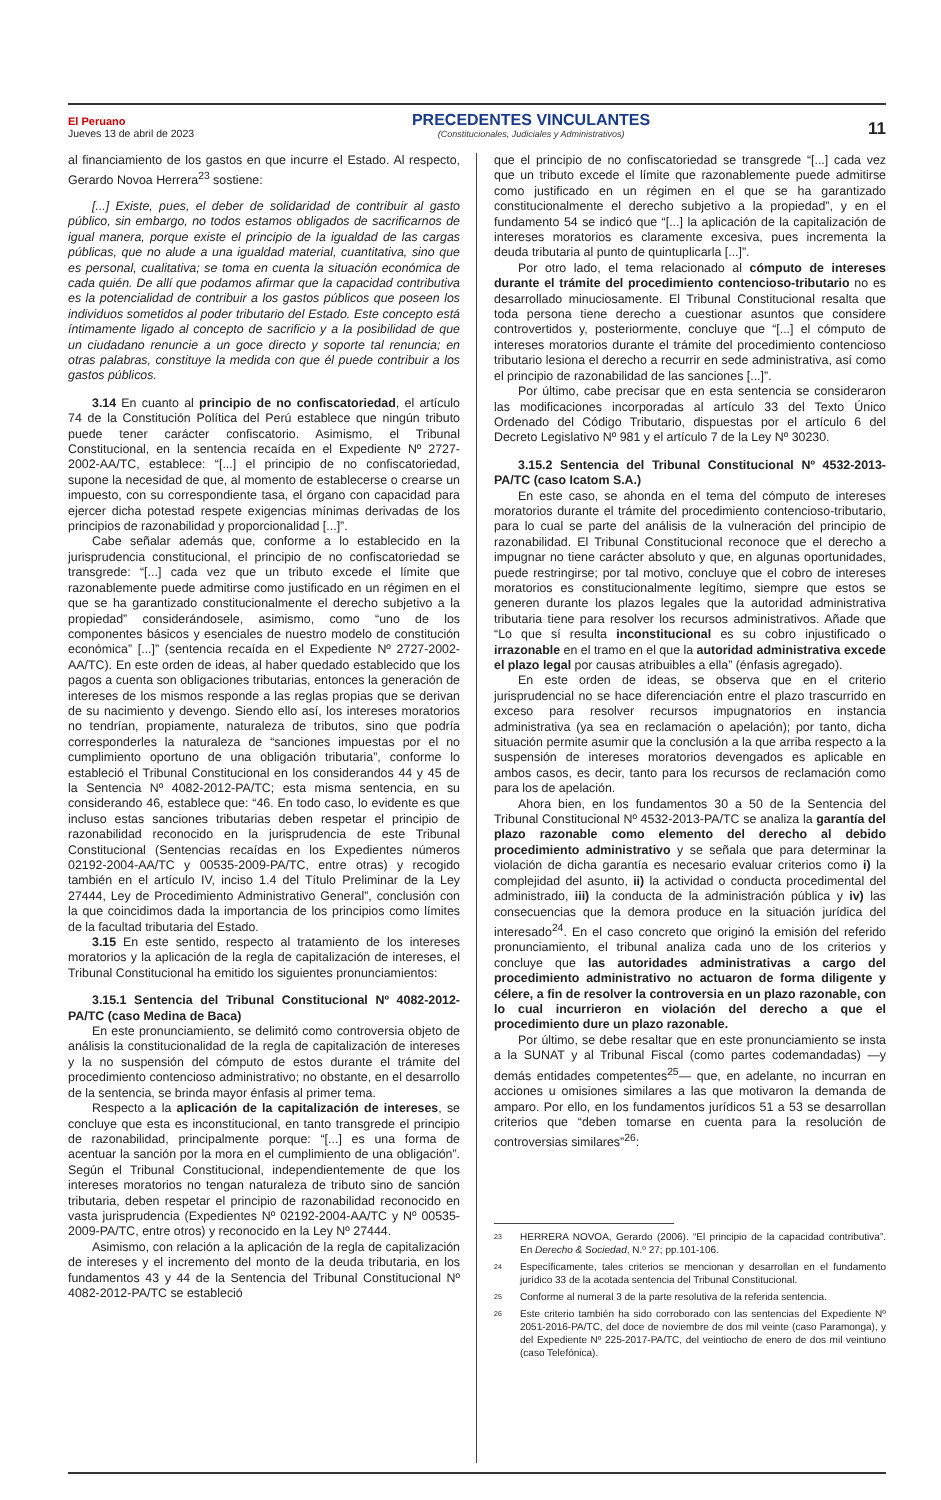El Peruano
Jueves 13 de abril de 2023
PRECEDENTES VINCULANTES
(Constitucionales, Judiciales y Administrativos)
11
al financiamiento de los gastos en que incurre el Estado. Al respecto, Gerardo Novoa Herrera<sup>23</sup> sostiene:
[...] Existe, pues, el deber de solidaridad de contribuir al gasto público, sin embargo, no todos estamos obligados de sacrificarnos de igual manera, porque existe el principio de la igualdad de las cargas públicas, que no alude a una igualdad material, cuantitativa, sino que es personal, cualitativa; se toma en cuenta la situación económica de cada quién. De allí que podamos afirmar que la capacidad contributiva es la potencialidad de contribuir a los gastos públicos que poseen los individuos sometidos al poder tributario del Estado. Este concepto está íntimamente ligado al concepto de sacrificio y a la posibilidad de que un ciudadano renuncie a un goce directo y soporte tal renuncia; en otras palabras, constituye la medida con que él puede contribuir a los gastos públicos.
3.14 En cuanto al principio de no confiscatoriedad, el artículo 74 de la Constitución Política del Perú establece que ningún tributo puede tener carácter confiscatorio. Asimismo, el Tribunal Constitucional, en la sentencia recaída en el Expediente Nº 2727-2002-AA/TC, establece: “[...] el principio de no confiscatoriedad, supone la necesidad de que, al momento de establecerse o crearse un impuesto, con su correspondiente tasa, el órgano con capacidad para ejercer dicha potestad respete exigencias mínimas derivadas de los principios de razonabilidad y proporcionalidad [...]”.
Cabe señalar además que, conforme a lo establecido en la jurisprudencia constitucional, el principio de no confiscatoriedad se transgrede: “[...] cada vez que un tributo excede el límite que razonablemente puede admitirse como justificado en un régimen en el que se ha garantizado constitucionalmente el derecho subjetivo a la propiedad” considerándosele, asimismo, como “uno de los componentes básicos y esenciales de nuestro modelo de constitución económica” [...]” (sentencia recaída en el Expediente Nº 2727-2002-AA/TC). En este orden de ideas, al haber quedado establecido que los pagos a cuenta son obligaciones tributarias, entonces la generación de intereses de los mismos responde a las reglas propias que se derivan de su nacimiento y devengo. Siendo ello así, los intereses moratorios no tendrían, propiamente, naturaleza de tributos, sino que podría corresponderles la naturaleza de “sanciones impuestas por el no cumplimiento oportuno de una obligación tributaria”, conforme lo estableció el Tribunal Constitucional en los considerandos 44 y 45 de la Sentencia Nº 4082-2012-PA/TC; esta misma sentencia, en su considerando 46, establece que: “46. En todo caso, lo evidente es que incluso estas sanciones tributarias deben respetar el principio de razonabilidad reconocido en la jurisprudencia de este Tribunal Constitucional (Sentencias recaídas en los Expedientes números 02192-2004-AA/TC y 00535-2009-PA/TC, entre otras) y recogido también en el artículo IV, inciso 1.4 del Título Preliminar de la Ley 27444, Ley de Procedimiento Administrativo General”, conclusión con la que coincidimos dada la importancia de los principios como límites de la facultad tributaria del Estado.
3.15 En este sentido, respecto al tratamiento de los intereses moratorios y la aplicación de la regla de capitalización de intereses, el Tribunal Constitucional ha emitido los siguientes pronunciamientos:
3.15.1 Sentencia del Tribunal Constitucional Nº 4082-2012-PA/TC (caso Medina de Baca)
En este pronunciamiento, se delimitó como controversia objeto de análisis la constitucionalidad de la regla de capitalización de intereses y la no suspensión del cómputo de estos durante el trámite del procedimiento contencioso administrativo; no obstante, en el desarrollo de la sentencia, se brinda mayor énfasis al primer tema.
Respecto a la aplicación de la capitalización de intereses, se concluye que esta es inconstitucional, en tanto transgrede el principio de razonabilidad, principalmente porque: “[...] es una forma de acentuar la sanción por la mora en el cumplimiento de una obligación”. Según el Tribunal Constitucional, independientemente de que los intereses moratorios no tengan naturaleza de tributo sino de sanción tributaria, deben respetar el principio de razonabilidad reconocido en vasta jurisprudencia (Expedientes Nº 02192-2004-AA/TC y Nº 00535-2009-PA/TC, entre otros) y reconocido en la Ley Nº 27444.
Asimismo, con relación a la aplicación de la regla de capitalización de intereses y el incremento del monto de la deuda tributaria, en los fundamentos 43 y 44 de la Sentencia del Tribunal Constitucional Nº 4082-2012-PA/TC se estableció
que el principio de no confiscatoriedad se transgrede “[...] cada vez que un tributo excede el límite que razonablemente puede admitirse como justificado en un régimen en el que se ha garantizado constitucionalmente el derecho subjetivo a la propiedad”, y en el fundamento 54 se indicó que “[...] la aplicación de la capitalización de intereses moratorios es claramente excesiva, pues incrementa la deuda tributaria al punto de quintuplicarla [...]”.
Por otro lado, el tema relacionado al cómputo de intereses durante el trámite del procedimiento contencioso-tributario no es desarrollado minuciosamente. El Tribunal Constitucional resalta que toda persona tiene derecho a cuestionar asuntos que considere controvertidos y, posteriormente, concluye que “[...] el cómputo de intereses moratorios durante el trámite del procedimiento contencioso tributario lesiona el derecho a recurrir en sede administrativa, así como el principio de razonabilidad de las sanciones [...]”.
Por último, cabe precisar que en esta sentencia se consideraron las modificaciones incorporadas al artículo 33 del Texto Único Ordenado del Código Tributario, dispuestas por el artículo 6 del Decreto Legislativo Nº 981 y el artículo 7 de la Ley Nº 30230.
3.15.2 Sentencia del Tribunal Constitucional Nº 4532-2013-PA/TC (caso Icatom S.A.)
En este caso, se ahonda en el tema del cómputo de intereses moratorios durante el trámite del procedimiento contencioso-tributario, para lo cual se parte del análisis de la vulneración del principio de razonabilidad. El Tribunal Constitucional reconoce que el derecho a impugnar no tiene carácter absoluto y que, en algunas oportunidades, puede restringirse; por tal motivo, concluye que el cobro de intereses moratorios es constitucionalmente legítimo, siempre que estos se generen durante los plazos legales que la autoridad administrativa tributaria tiene para resolver los recursos administrativos. Añade que “Lo que sí resulta inconstitucional es su cobro injustificado o irrazonable en el tramo en el que la autoridad administrativa excede el plazo legal por causas atribuibles a ella” (énfasis agregado).
En este orden de ideas, se observa que en el criterio jurisprudencial no se hace diferenciación entre el plazo trascurrido en exceso para resolver recursos impugnatorios en instancia administrativa (ya sea en reclamación o apelación); por tanto, dicha situación permite asumir que la conclusión a la que arriba respecto a la suspensión de intereses moratorios devengados es aplicable en ambos casos, es decir, tanto para los recursos de reclamación como para los de apelación.
Ahora bien, en los fundamentos 30 a 50 de la Sentencia del Tribunal Constitucional Nº 4532-2013-PA/TC se analiza la garantía del plazo razonable como elemento del derecho al debido procedimiento administrativo y se señala que para determinar la violación de dicha garantía es necesario evaluar criterios como i) la complejidad del asunto, ii) la actividad o conducta procedimental del administrado, iii) la conducta de la administración pública y iv) las consecuencias que la demora produce en la situación jurídica del interesado<sup>24</sup>. En el caso concreto que originó la emisión del referido pronunciamiento, el tribunal analiza cada uno de los criterios y concluye que las autoridades administrativas a cargo del procedimiento administrativo no actuaron de forma diligente y célere, a fin de resolver la controversia en un plazo razonable, con lo cual incurrieron en violación del derecho a que el procedimiento dure un plazo razonable.
Por último, se debe resaltar que en este pronunciamiento se insta a la SUNAT y al Tribunal Fiscal (como partes codemandadas) —y demás entidades competentes<sup>25</sup>— que, en adelante, no incurran en acciones u omisiones similares a las que motivaron la demanda de amparo. Por ello, en los fundamentos jurídicos 51 a 53 se desarrollan criterios que “deben tomarse en cuenta para la resolución de controversias similares”<sup>26</sup>:
<sup>23</sup> HERRERA NOVOA, Gerardo (2006). “El principio de la capacidad contributiva”. En Derecho & Sociedad, N.º 27; pp.101-106.
<sup>24</sup> Específicamente, tales criterios se mencionan y desarrollan en el fundamento jurídico 33 de la acotada sentencia del Tribunal Constitucional.
<sup>25</sup> Conforme al numeral 3 de la parte resolutiva de la referida sentencia.
<sup>26</sup> Este criterio también ha sido corroborado con las sentencias del Expediente Nº 2051-2016-PA/TC, del doce de noviembre de dos mil veinte (caso Paramonga), y del Expediente Nº 225-2017-PA/TC, del veintiocho de enero de dos mil veintiuno (caso Telefónica).